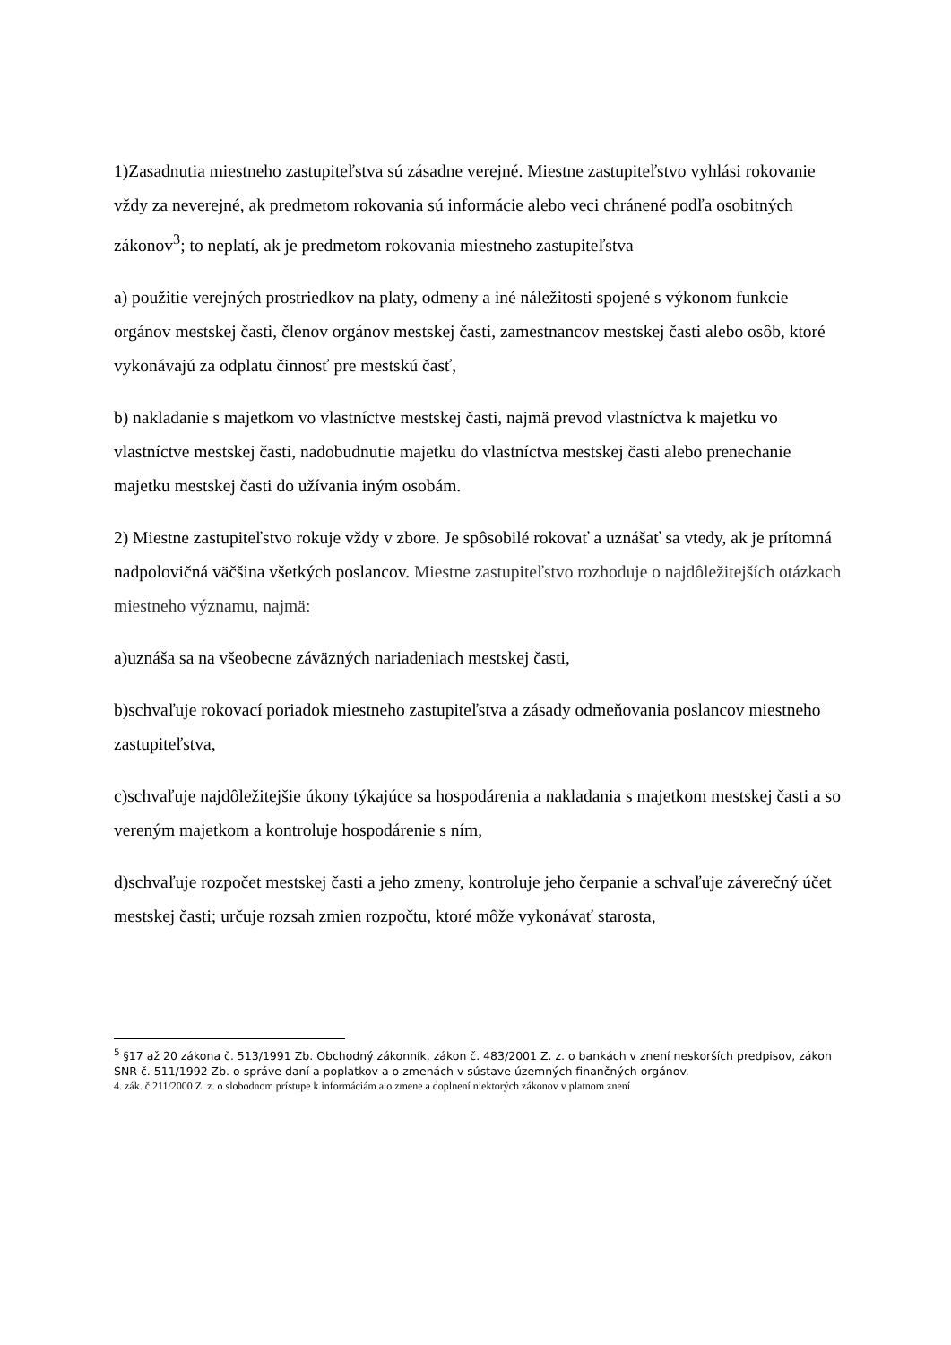1)Zasadnutia miestneho zastupiteľstva sú zásadne verejné. Miestne zastupiteľstvo vyhlási rokovanie vždy za neverejné, ak predmetom rokovania sú informácie alebo veci chránené podľa osobitných zákonov<sup>3</sup>; to neplatí, ak je predmetom rokovania miestneho zastupiteľstva
a) použitie verejných prostriedkov na platy, odmeny a iné náležitosti spojené s výkonom funkcie orgánov mestskej časti, členov orgánov mestskej časti, zamestnancov mestskej časti alebo osôb, ktoré vykonávajú za odplatu činnosť pre mestskú časť,
b) nakladanie s majetkom vo vlastníctve mestskej časti, najmä prevod vlastníctva k majetku vo vlastníctve mestskej časti, nadobudnutie majetku do vlastníctva mestskej časti alebo prenechanie majetku mestskej časti do užívania iným osobám.
2) Miestne zastupiteľstvo rokuje vždy v zbore. Je spôsobilé rokovať a uznášať sa vtedy, ak je prítomná nadpolovičná väčšina všetkých poslancov. Miestne zastupiteľstvo rozhoduje o najdôležitejších otázkach miestneho významu, najmä:
a)uznáša sa na všeobecne záväzných nariadeniach mestskej časti,
b)schvaľuje rokovací poriadok miestneho zastupiteľstva a zásady odmeňovania poslancov miestneho zastupiteľstva,
c)schvaľuje najdôležitejšie úkony týkajúce sa hospodárenia a nakladania s majetkom mestskej časti a so vereným majetkom a kontroluje hospodárenie s ním,
d)schvaľuje rozpočet mestskej časti a jeho zmeny, kontroluje jeho čerpanie a schvaľuje záverečný účet mestskej časti; určuje rozsah zmien rozpočtu, ktoré môže vykonávať starosta,
<sup>5</sup> §17 až 20 zákona č. 513/1991 Zb. Obchodný zákonník, zákon č. 483/2001 Z. z. o bankách v znení neskorších predpisov, zákon SNR č. 511/1992 Zb. o správe daní a poplatkov a o zmenách v sústave územných finančných orgánov.
4. zák. č.211/2000 Z. z. o slobodnom prístupe k informáciám a o zmene a doplnení niektorých zákonov v platnom znení